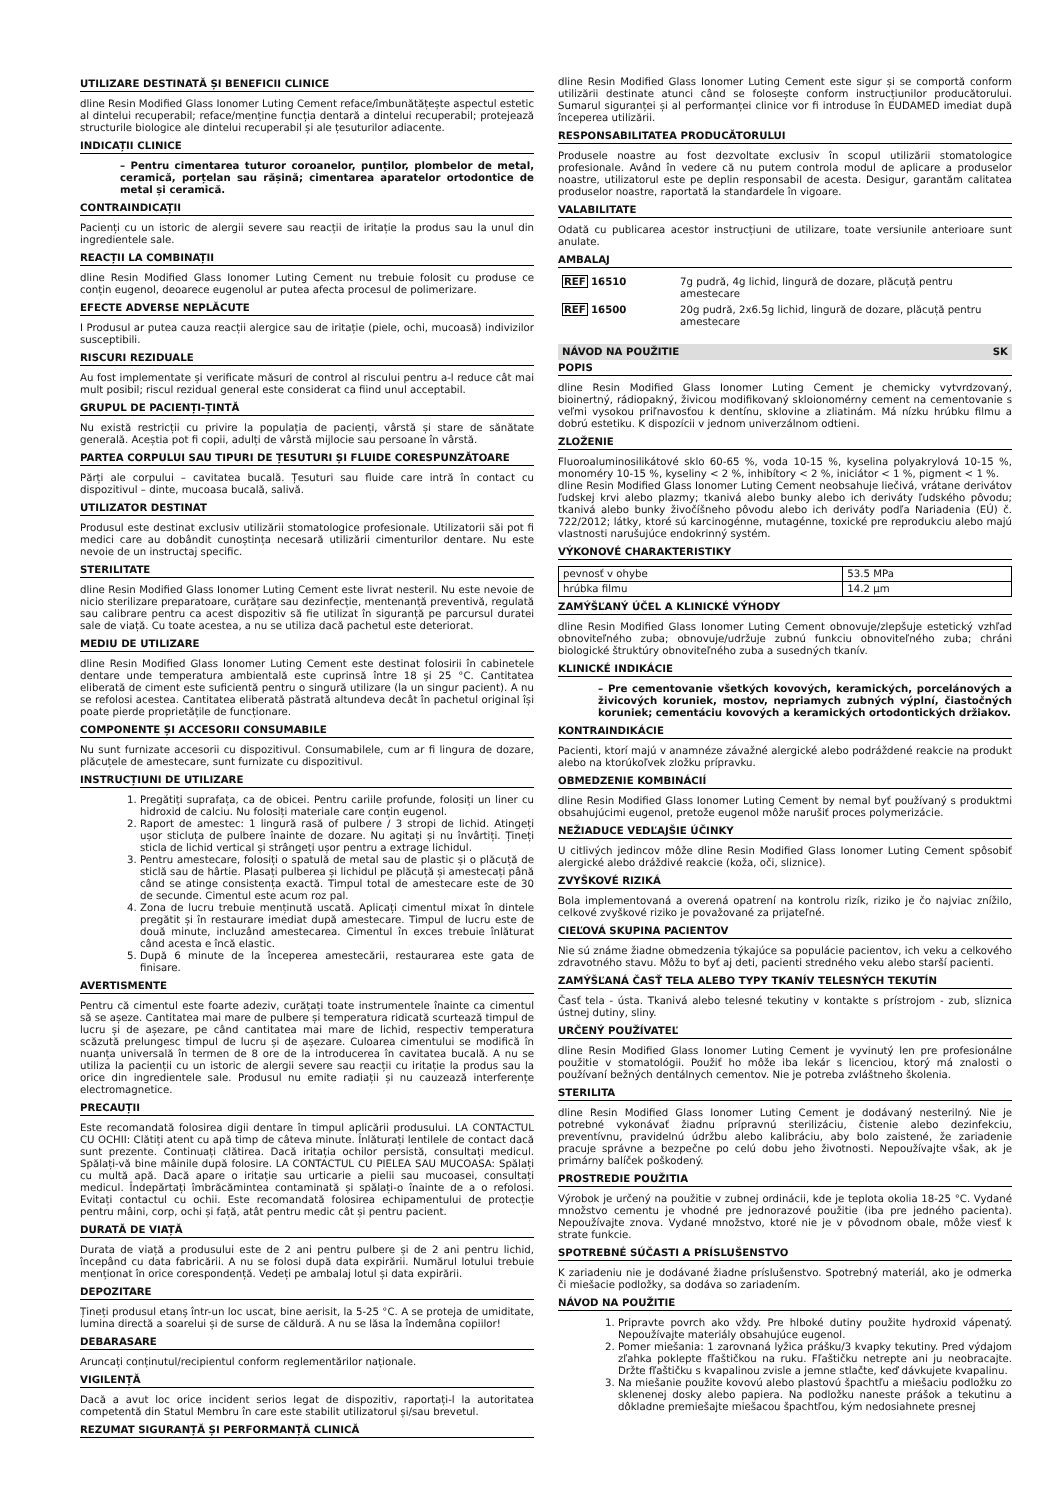UTILIZARE DESTINATĂ ȘI BENEFICII CLINICE
dline Resin Modified Glass Ionomer Luting Cement reface/îmbunătățește aspectul estetic al dintelui recuperabil; reface/menține funcția dentară a dintelui recuperabil; protejează structurile biologice ale dintelui recuperabil și ale țesuturilor adiacente.
INDICAȚII CLINICE
– Pentru cimentarea tuturor coroanelor, punților, plombelor de metal, ceramică, porțelan sau rășină; cimentarea aparatelor ortodontice de metal și ceramică.
CONTRAINDICAȚII
Pacienți cu un istoric de alergii severe sau reacții de iritație la produs sau la unul din ingredientele sale.
REACȚII LA COMBINAȚII
dline Resin Modified Glass Ionomer Luting Cement nu trebuie folosit cu produse ce conțin eugenol, deoarece eugenolul ar putea afecta procesul de polimerizare.
EFECTE ADVERSE NEPLĂCUTE
I Produsul ar putea cauza reacții alergice sau de iritație (piele, ochi, mucoasă) indivizilor susceptibili.
RISCURI REZIDUALE
Au fost implementate și verificate măsuri de control al riscului pentru a-l reduce cât mai mult posibil; riscul rezidual general este considerat ca fiind unul acceptabil.
GRUPUL DE PACIENȚI-ȚINTĂ
Nu există restricții cu privire la populația de pacienți, vârstă și stare de sănătate generală. Aceștia pot fi copii, adulți de vârstă mijlocie sau persoane în vârstă.
PARTEA CORPULUI SAU TIPURI DE ȚESUTURI ȘI FLUIDE CORESPUNZĂTOARE
Părți ale corpului – cavitatea bucală. Țesuturi sau fluide care intră în contact cu dispozitivul – dinte, mucoasa bucală, salivă.
UTILIZATOR DESTINAT
Produsul este destinat exclusiv utilizării stomatologice profesionale. Utilizatorii săi pot fi medici care au dobândit cunoștința necesară utilizării cimenturilor dentare. Nu este nevoie de un instructaj specific.
STERILITATE
dline Resin Modified Glass Ionomer Luting Cement este livrat nesteril. Nu este nevoie de nicio sterilizare preparatoare, curățare sau dezinfecție, mentenanță preventivă, regulată sau calibrare pentru ca acest dispozitiv să fie utilizat în siguranță pe parcursul duratei sale de viață. Cu toate acestea, a nu se utiliza dacă pachetul este deteriorat.
MEDIU DE UTILIZARE
dline Resin Modified Glass Ionomer Luting Cement este destinat folosirii în cabinetele dentare unde temperatura ambientală este cuprinsă între 18 și 25 °C. Cantitatea eliberată de ciment este suficientă pentru o singură utilizare (la un singur pacient). A nu se refolosi acestea. Cantitatea eliberată păstrată altundeva decât în pachetul original își poate pierde proprietățile de funcționare.
COMPONENTE ȘI ACCESORII CONSUMABILE
Nu sunt furnizate accesorii cu dispozitivul. Consumabilele, cum ar fi lingura de dozare, plăcuțele de amestecare, sunt furnizate cu dispozitivul.
INSTRUCȚIUNI DE UTILIZARE
1. Pregătiți suprafața, ca de obicei. Pentru cariile profunde, folosiți un liner cu hidroxid de calciu. Nu folosiți materiale care conțin eugenol.
2. Raport de amestec: 1 lingură rasă of pulbere / 3 stropi de lichid. Atingeți ușor sticluța de pulbere înainte de dozare. Nu agitați și nu învârtiți. Țineți sticla de lichid vertical și strângeți ușor pentru a extrage lichidul.
3. Pentru amestecare, folosiți o spatulă de metal sau de plastic și o plăcuță de sticlă sau de hârtie. Plasați pulberea și lichidul pe plăcuță și amestecați până când se atinge consistența exactă. Timpul total de amestecare este de 30 de secunde. Cimentul este acum roz pal.
4. Zona de lucru trebuie menținută uscată. Aplicați cimentul mixat în dintele pregătit și în restaurare imediat după amestecare. Timpul de lucru este de două minute, incluzând amestecarea. Cimentul în exces trebuie înlăturat când acesta e încă elastic.
5. După 6 minute de la începerea amestecării, restaurarea este gata de finisare.
AVERTISMENTE
Pentru că cimentul este foarte adeziv, curățați toate instrumentele înainte ca cimentul să se așeze. Cantitatea mai mare de pulbere și temperatura ridicată scurtează timpul de lucru și de așezare, pe când cantitatea mai mare de lichid, respectiv temperatura scăzută prelungesc timpul de lucru și de așezare. Culoarea cimentului se modifică în nuanța universală în termen de 8 ore de la introducerea în cavitatea bucală. A nu se utiliza la pacienții cu un istoric de alergii severe sau reacții cu iritație la produs sau la orice din ingredientele sale. Produsul nu emite radiații și nu cauzează interferențe electromagnetice.
PRECAUȚII
Este recomandată folosirea digii dentare în timpul aplicării produsului. LA CONTACTUL CU OCHII: Clătiți atent cu apă timp de câteva minute. Înlăturați lentilele de contact dacă sunt prezente. Continuați clătirea. Dacă iritația ochilor persistă, consultați medicul. Spălați-vă bine mâinile după folosire. LA CONTACTUL CU PIELEA SAU MUCOASA: Spălați cu multă apă. Dacă apare o iritație sau urticarie a pielii sau mucoasei, consultați medicul. Îndepărtați îmbrăcămintea contaminată și spălați-o înainte de a o refolosi. Evitați contactul cu ochii. Este recomandată folosirea echipamentului de protecție pentru mâini, corp, ochi și față, atât pentru medic cât și pentru pacient.
DURATĂ DE VIAȚĂ
Durata de viață a produsului este de 2 ani pentru pulbere și de 2 ani pentru lichid, începând cu data fabricării. A nu se folosi după data expirării. Numărul lotului trebuie menționat în orice corespondență. Vedeți pe ambalaj lotul și data expirării.
DEPOZITARE
Țineți produsul etanș într-un loc uscat, bine aerisit, la 5-25 °C. A se proteja de umiditate, lumina directă a soarelui și de surse de căldură. A nu se lăsa la îndemâna copiilor!
DEBARASARE
Aruncați conținutul/recipientul conform reglementărilor naționale.
VIGILENȚĂ
Dacă a avut loc orice incident serios legat de dispozitiv, raportați-l la autoritatea competentă din Statul Membru în care este stabilit utilizatorul și/sau brevetul.
REZUMAT SIGURANȚĂ ȘI PERFORMANȚĂ CLINICĂ
dline Resin Modified Glass Ionomer Luting Cement este sigur și se comportă conform utilizării destinate atunci când se folosește conform instrucțiunilor producătorului. Sumarul siguranței și al performanței clinice vor fi introduse în EUDAMED imediat după începerea utilizării.
RESPONSABILITATEA PRODUCĂTORULUI
Produsele noastre au fost dezvoltate exclusiv în scopul utilizării stomatologice profesionale. Având în vedere că nu putem controla modul de aplicare a produselor noastre, utilizatorul este pe deplin responsabil de acesta. Desigur, garantăm calitatea produselor noastre, raportată la standardele în vigoare.
VALABILITATE
Odată cu publicarea acestor instrucțiuni de utilizare, toate versiunile anterioare sunt anulate.
AMBALAJ
| REF 16510 | 7g pudră, 4g lichid, lingură de dozare, plăcuță pentru amestecare |
| REF 16500 | 20g pudră, 2x6.5g lichid, lingură de dozare, plăcuță pentru amestecare |
NÁVOD NA POUŽITIE SK
POPIS
dline Resin Modified Glass Ionomer Luting Cement je chemicky vytvrdzovaný, bioinertný, rádiopakný, živicou modifikovaný skloionomérny cement na cementovanie s veľmi vysokou priľnavosťou k dentínu, sklovine a zliatinám. Má nízku hrúbku filmu a dobrú estetiku. K dispozícii v jednom univerzálnom odtieni.
ZLOŽENIE
Fluoroaluminosilikátové sklo 60-65 %, voda 10-15 %, kyselina polyakrylová 10-15 %, monoméry 10-15 %, kyseliny < 2 %, inhibítory < 2 %, iniciátor < 1 %, pigment < 1 %.
dline Resin Modified Glass Ionomer Luting Cement neobsahuje liečivá, vrátane derivátov ľudskej krvi alebo plazmy; tkanivá alebo bunky alebo ich deriváty ľudského pôvodu; tkanivá alebo bunky živočíšneho pôvodu alebo ich deriváty podľa Nariadenia (EÚ) č. 722/2012; látky, ktoré sú karcinogénne, mutagénne, toxické pre reprodukciu alebo majú vlastnosti narušujúce endokrinný systém.
VÝKONOVÉ CHARAKTERISTIKY
| pevnosť v ohybe | 53.5 MPa |
| hrúbka filmu | 14.2 µm |
ZAMÝŠĽANÝ ÚČEL A KLINICKÉ VÝHODY
dline Resin Modified Glass Ionomer Luting Cement obnovuje/zlepšuje estetický vzhľad obnoviteľného zuba; obnovuje/udržuje zubnú funkciu obnoviteľného zuba; chráni biologické štruktúry obnoviteľného zuba a susedných tkanív.
KLINICKÉ INDIKÁCIE
– Pre cementovanie všetkých kovových, keramických, porcelánových a živicových koruniek, mostov, nepriamych zubných výplní, čiastočných koruniek; cementáciu kovových a keramických ortodontických držiakov.
KONTRAINDIKÁCIE
Pacienti, ktorí majú v anamnéze závažné alergické alebo podráždené reakcie na produkt alebo na ktorúkoľvek zložku prípravku.
OBMEDZENIE KOMBINÁCIÍ
dline Resin Modified Glass Ionomer Luting Cement by nemal byť používaný s produktmi obsahujúcimi eugenol, pretože eugenol môže narušiť proces polymerizácie.
NEŽIADUCE VEDĽAJŠIE ÚČINKY
U citlivých jedincov môže dline Resin Modified Glass Ionomer Luting Cement spôsobiť alergické alebo dráždivé reakcie (koža, oči, sliznice).
ZVYŠKOVÉ RIZIKÁ
Bola implementovaná a overená opatrení na kontrolu rizík, riziko je čo najviac znížilo, celkové zvyškové riziko je považované za prijateľné.
CIEĽOVÁ SKUPINA PACIENTOV
Nie sú známe žiadne obmedzenia týkajúce sa populácie pacientov, ich veku a celkového zdravotného stavu. Môžu to byť aj deti, pacienti stredného veku alebo starší pacienti.
ZAMÝŠĽANÁ ČASŤ TELA ALEBO TYPY TKANÍV TELESNÝCH TEKUTÍN
Časť tela - ústa. Tkanivá alebo telesné tekutiny v kontakte s prístrojom - zub, sliznica ústnej dutiny, sliny.
URČENÝ POUŽÍVATEĽ
dline Resin Modified Glass Ionomer Luting Cement je vyvinutý len pre profesionálne použitie v stomatológii. Použiť ho môže iba lekár s licenciou, ktorý má znalosti o používaní bežných dentálnych cementov. Nie je potreba zvláštneho školenia.
STERILITA
dline Resin Modified Glass Ionomer Luting Cement je dodávaný nesterilný. Nie je potrebné vykonávať žiadnu prípravnú sterilizáciu, čistenie alebo dezinfekciu, preventívnu, pravidelnú údržbu alebo kalibráciu, aby bolo zaistené, že zariadenie pracuje správne a bezpečne po celú dobu jeho životnosti. Nepoužívajte však, ak je primárny balíček poškodený.
PROSTREDIE POUŽITIA
Výrobok je určený na použitie v zubnej ordinácii, kde je teplota okolia 18-25 °C. Vydané množstvo cementu je vhodné pre jednorazové použitie (iba pre jedného pacienta). Nepoužívajte znova. Vydané množstvo, ktoré nie je v pôvodnom obale, môže viesť k strate funkcie.
SPOTREBNÉ SÚČASTI A PRÍSLUŠENSTVO
K zariadeniu nie je dodávané žiadne príslušenstvo. Spotrebný materiál, ako je odmerka či miešacie podložky, sa dodáva so zariadením.
NÁVOD NA POUŽITIE
1. Pripravte povrch ako vždy. Pre hlboké dutiny použite hydroxid vápenatý. Nepoužívajte materiály obsahujúce eugenol.
2. Pomer miešania: 1 zarovnaná lyžica prášku/3 kvapky tekutiny. Pred výdajom zľahka poklepte fľaštičkou na ruku. Fľaštičku netrepte ani ju neobracajte. Držte fľaštičku s kvapalinou zvisle a jemne stlačte, keď dávkujete kvapalinu.
3. Na miešanie použite kovovú alebo plastovú špachtľu a miešaciu podložku zo sklenenej dosky alebo papiera. Na podložku naneste prášok a tekutinu a dôkladne premiešajte miešacou špachtľou, kým nedosiahnete presnej